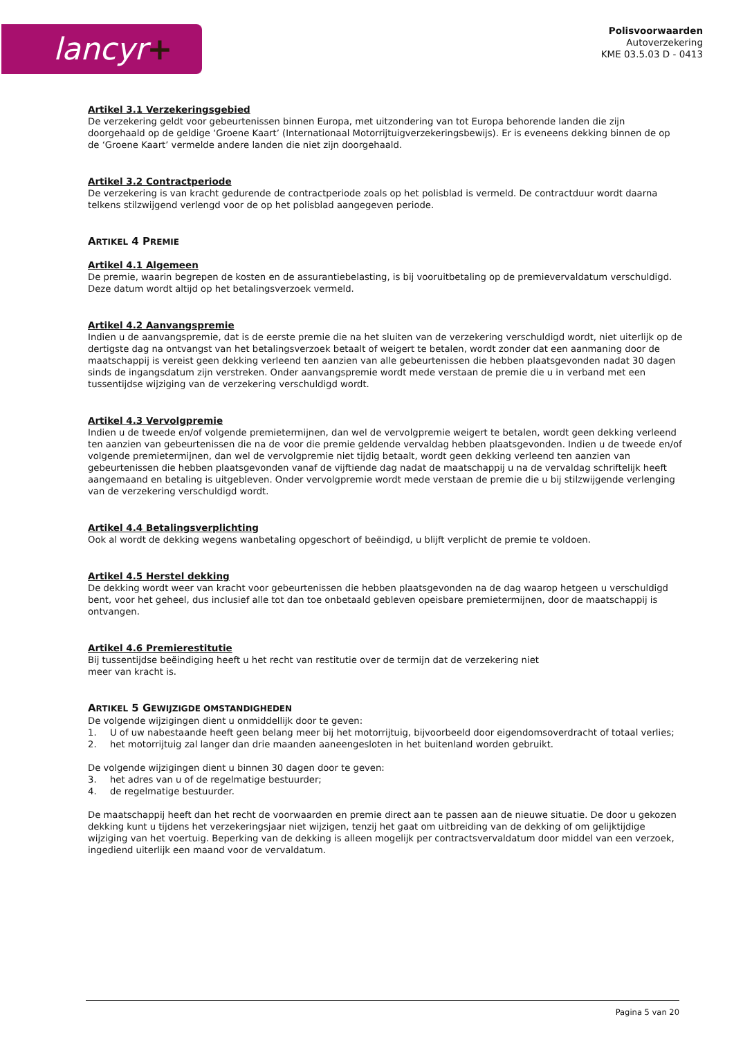lancyr+
Polisvoorwaarden
Autoverzekering
KME 03.5.03 D - 0413
Artikel 3.1 Verzekeringsgebied
De verzekering geldt voor gebeurtenissen binnen Europa, met uitzondering van tot Europa behorende landen die zijn doorgehaald op de geldige ‘Groene Kaart’ (Internationaal Motorrijtuigverzekeringsbewijs). Er is eveneens dekking binnen de op de ‘Groene Kaart’ vermelde andere landen die niet zijn doorgehaald.
Artikel 3.2 Contractperiode
De verzekering is van kracht gedurende de contractperiode zoals op het polisblad is vermeld. De contractduur wordt daarna telkens stilzwijgend verlengd voor de op het polisblad aangegeven periode.
ARTIKEL 4 PREMIE
Artikel 4.1 Algemeen
De premie, waarin begrepen de kosten en de assurantiebelasting, is bij vooruitbetaling op de premievervaldatum verschuldigd. Deze datum wordt altijd op het betalingsverzoek vermeld.
Artikel 4.2 Aanvangspremie
Indien u de aanvangspremie, dat is de eerste premie die na het sluiten van de verzekering verschuldigd wordt, niet uiterlijk op de dertigste dag na ontvangst van het betalingsverzoek betaalt of weigert te betalen, wordt zonder dat een aanmaning door de maatschappij is vereist geen dekking verleend ten aanzien van alle gebeurtenissen die hebben plaatsgevonden nadat 30 dagen sinds de ingangsdatum zijn verstreken. Onder aanvangspremie wordt mede verstaan de premie die u in verband met een tussentijdse wijziging van de verzekering verschuldigd wordt.
Artikel 4.3 Vervolgpremie
Indien u de tweede en/of volgende premietermijnen, dan wel de vervolgpremie weigert te betalen, wordt geen dekking verleend ten aanzien van gebeurtenissen die na de voor die premie geldende vervaldag hebben plaatsgevonden. Indien u de tweede en/of volgende premietermijnen, dan wel de vervolgpremie niet tijdig betaalt, wordt geen dekking verleend ten aanzien van gebeurtenissen die hebben plaatsgevonden vanaf de vijftiende dag nadat de maatschappij u na de vervaldag schriftelijk heeft aangemaand en betaling is uitgebleven. Onder vervolgpremie wordt mede verstaan de premie die u bij stilzwijgende verlenging van de verzekering verschuldigd wordt.
Artikel 4.4 Betalingsverplichting
Ook al wordt de dekking wegens wanbetaling opgeschort of beëindigd, u blijft verplicht de premie te voldoen.
Artikel 4.5 Herstel dekking
De dekking wordt weer van kracht voor gebeurtenissen die hebben plaatsgevonden na de dag waarop hetgeen u verschuldigd bent, voor het geheel, dus inclusief alle tot dan toe onbetaald gebleven opeisbare premietermijnen, door de maatschappij is ontvangen.
Artikel 4.6 Premierestitutie
Bij tussentijdse beëindiging heeft u het recht van restitutie over de termijn dat de verzekering niet
meer van kracht is.
ARTIKEL 5 GEWIJZIGDE OMSTANDIGHEDEN
De volgende wijzigingen dient u onmiddellijk door te geven:
1. U of uw nabestaande heeft geen belang meer bij het motorrijtuig, bijvoorbeeld door eigendomsoverdracht of totaal verlies;
2. het motorrijtuig zal langer dan drie maanden aaneengesloten in het buitenland worden gebruikt.
De volgende wijzigingen dient u binnen 30 dagen door te geven:
3. het adres van u of de regelmatige bestuurder;
4. de regelmatige bestuurder.
De maatschappij heeft dan het recht de voorwaarden en premie direct aan te passen aan de nieuwe situatie. De door u gekozen dekking kunt u tijdens het verzekeringsjaar niet wijzigen, tenzij het gaat om uitbreiding van de dekking of om gelijktijdige wijziging van het voertuig. Beperking van de dekking is alleen mogelijk per contractsvervaldatum door middel van een verzoek, ingediend uiterlijk een maand voor de vervaldatum.
Pagina 5 van 20